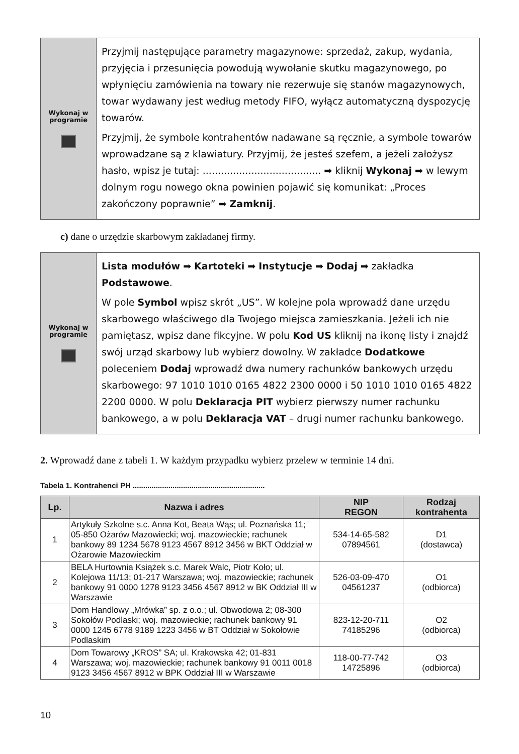Wykonaj w
programie
Przyjmij następujące parametry magazynowe: sprzedaż, zakup, wydania, przyjęcia i przesunięcia powodują wywołanie skutku magazynowego, po wpłynięciu zamówienia na towary nie rezerwuje się stanów magazynowych, towar wydawany jest według metody FIFO, wyłącz automatyczną dyspozycję towarów.
Przyjmij, że symbole kontrahentów nadawane są ręcznie, a symbole towarów wprowadzane są z klawiatury. Przyjmij, że jesteś szefem, a jeżeli założysz hasło, wpisz je tutaj: ....................................... ➡ kliknij Wykonaj ➡ w lewym dolnym rogu nowego okna powinien pojawić się komunikat: „Proces zakończony poprawnie” ➡ Zamknij.
c) dane o urzędzie skarbowym zakładanej firmy.
Wykonaj w
programie
Lista modułów ➡ Kartoteki ➡ Instytucje ➡ Dodaj ➡ zakładka Podstawowe.
W pole Symbol wpisz skrót „US”. W kolejne pola wprowadź dane urzędu skarbowego właściwego dla Twojego miejsca zamieszkania. Jeżeli ich nie pamiętasz, wpisz dane fikcyjne. W polu Kod US kliknij na ikonę listy i znajdź swój urząd skarbowy lub wybierz dowolny. W zakładce Dodatkowe poleceniem Dodaj wprowadź dwa numery rachunków bankowych urzędu skarbowego: 97 1010 1010 0165 4822 2300 0000 i 50 1010 1010 0165 4822 2200 0000. W polu Deklaracja PIT wybierz pierwszy numer rachunku bankowego, a w polu Deklaracja VAT – drugi numer rachunku bankowego.
2. Wprowadź dane z tabeli 1. W każdym przypadku wybierz przelew w terminie 14 dni.
Tabela 1. Kontrahenci PH ...............................................................
| Lp. | Nazwa i adres | NIP REGON | Rodzaj kontrahenta |
| --- | --- | --- | --- |
| 1 | Artykuły Szkolne s.c. Anna Kot, Beata Wąs; ul. Poznańska 11; 05-850 Ożarów Mazowiecki; woj. mazowieckie; rachunek bankowy 89 1234 5678 9123 4567 8912 3456 w BKT Oddział w Ożarowie Mazowieckim | 534-14-65-582 07894561 | D1 (dostawca) |
| 2 | BELA Hurtownia Książek s.c. Marek Walc, Piotr Koło; ul. Kolejowa 11/13; 01-217 Warszawa; woj. mazowieckie; rachunek bankowy 91 0000 1278 9123 3456 4567 8912 w BK Oddział III w Warszawie | 526-03-09-470 04561237 | O1 (odbiorca) |
| 3 | Dom Handlowy „Mrówka” sp. z o.o.; ul. Obwodowa 2; 08-300 Sokołów Podlaski; woj. mazowieckie; rachunek bankowy 91 0000 1245 6778 9189 1223 3456 w BT Oddział w Sokołowie Podlaskim | 823-12-20-711 74185296 | O2 (odbiorca) |
| 4 | Dom Towarowy „KROS” SA; ul. Krakowska 42; 01-831 Warszawa; woj. mazowieckie; rachunek bankowy 91 0011 0018 9123 3456 4567 8912 w BPK Oddział III w Warszawie | 118-00-77-742 14725896 | O3 (odbiorca) |
10